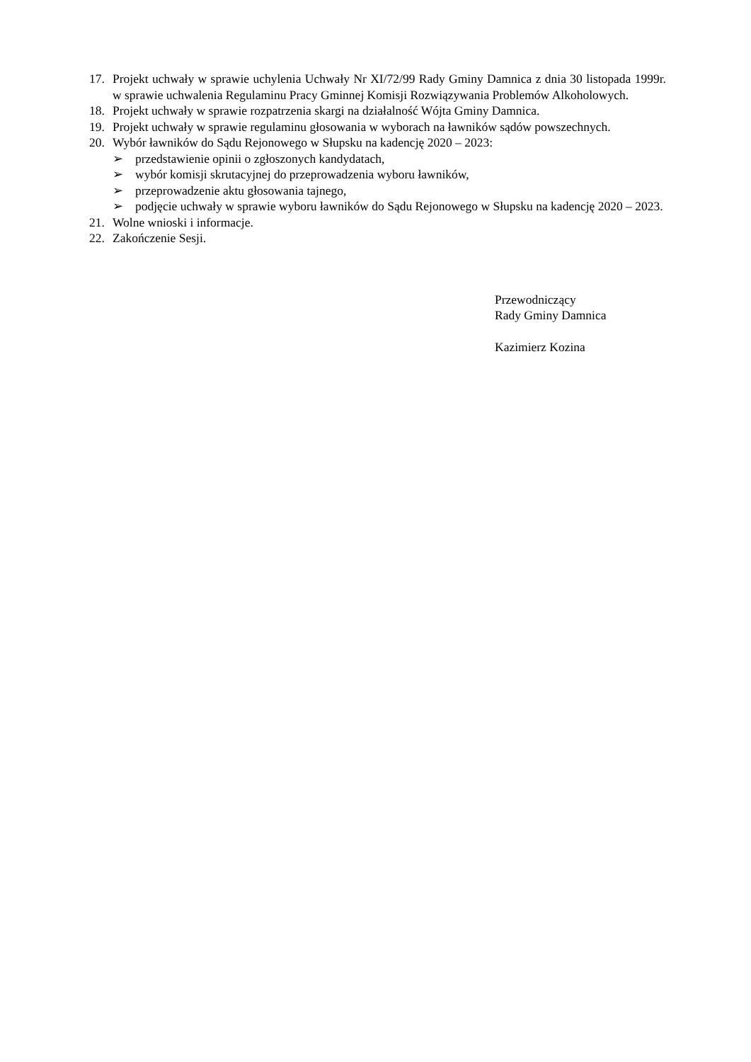17. Projekt uchwały w sprawie uchylenia Uchwały Nr XI/72/99 Rady Gminy Damnica z dnia 30 listopada 1999r. w sprawie uchwalenia Regulaminu Pracy Gminnej Komisji Rozwiązywania Problemów Alkoholowych.
18. Projekt uchwały w sprawie rozpatrzenia skargi na działalność Wójta Gminy Damnica.
19. Projekt uchwały w sprawie regulaminu głosowania w wyborach na ławników sądów powszechnych.
20. Wybór ławników do Sądu Rejonowego w Słupsku na kadencję 2020 – 2023:
➢ przedstawienie opinii o zgłoszonych kandydatach,
➢ wybór komisji skrutacyjnej do przeprowadzenia wyboru ławników,
➢ przeprowadzenie aktu głosowania tajnego,
➢ podjęcie uchwały w sprawie wyboru ławników do Sądu Rejonowego w Słupsku na kadencję 2020 – 2023.
21. Wolne wnioski i informacje.
22. Zakończenie Sesji.
Przewodniczący
Rady Gminy Damnica
Kazimierz Kozina